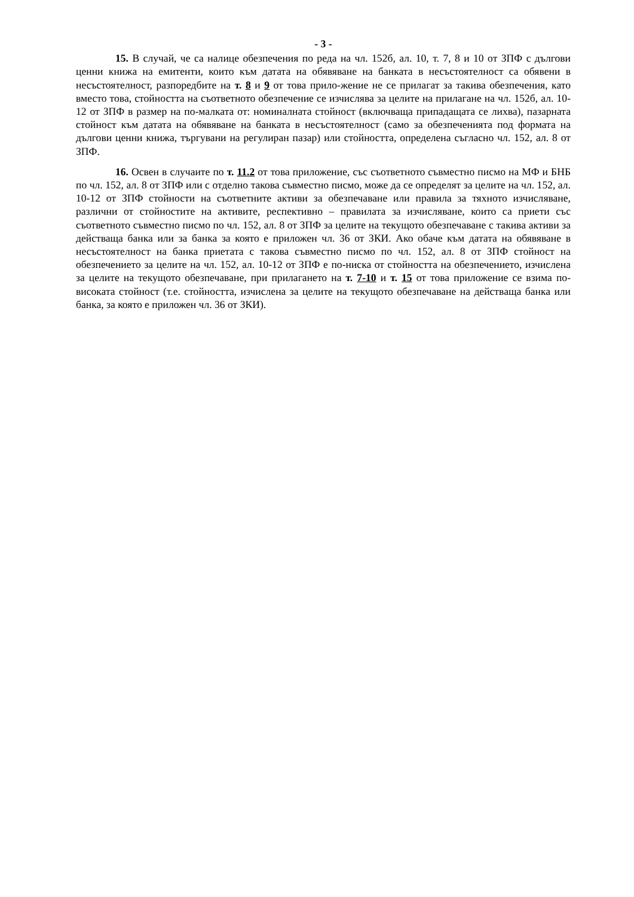- 3 -
15. В случай, че са налице обезпечения по реда на чл. 152б, ал. 10, т. 7, 8 и 10 от ЗПФ с дългови ценни книжа на емитенти, които към датата на обявяване на банката в несъстоятелност са обявени в несъстоятелност, разпоредбите на т. 8 и 9 от това прило-жение не се прилагат за такива обезпечения, като вместо това, стойността на съответното обезпечение се изчислява за целите на прилагане на чл. 152б, ал. 10-12 от ЗПФ в размер на по-малката от: номиналната стойност (включваща припадащата се лихва), пазарната стойност към датата на обявяване на банката в несъстоятелност (само за обезпеченията под формата на дългови ценни книжа, търгувани на регулиран пазар) или стойността, определена съгласно чл. 152, ал. 8 от ЗПФ.
16. Освен в случаите по т. 11.2 от това приложение, със съответното съвместно писмо на МФ и БНБ по чл. 152, ал. 8 от ЗПФ или с отделно такова съвместно писмо, може да се определят за целите на чл. 152, ал. 10-12 от ЗПФ стойности на съответните активи за обезпечаване или правила за тяхното изчисляване, различни от стойностите на активите, респективно – правилата за изчисляване, които са приети със съответното съвместно писмо по чл. 152, ал. 8 от ЗПФ за целите на текущото обезпечаване с такива активи за действаща банка или за банка за която е приложен чл. 36 от ЗКИ. Ако обаче към датата на обявяване в несъстоятелност на банка приетата с такова съвместно писмо по чл. 152, ал. 8 от ЗПФ стойност на обезпечението за целите на чл. 152, ал. 10-12 от ЗПФ е по-ниска от стойността на обезпечението, изчислена за целите на текущото обезпечаване, при прилагането на т. 7-10 и т. 15 от това приложение се взима по-високата стойност (т.е. стойността, изчислена за целите на текущото обезпечаване на действаща банка или банка, за която е приложен чл. 36 от ЗКИ).